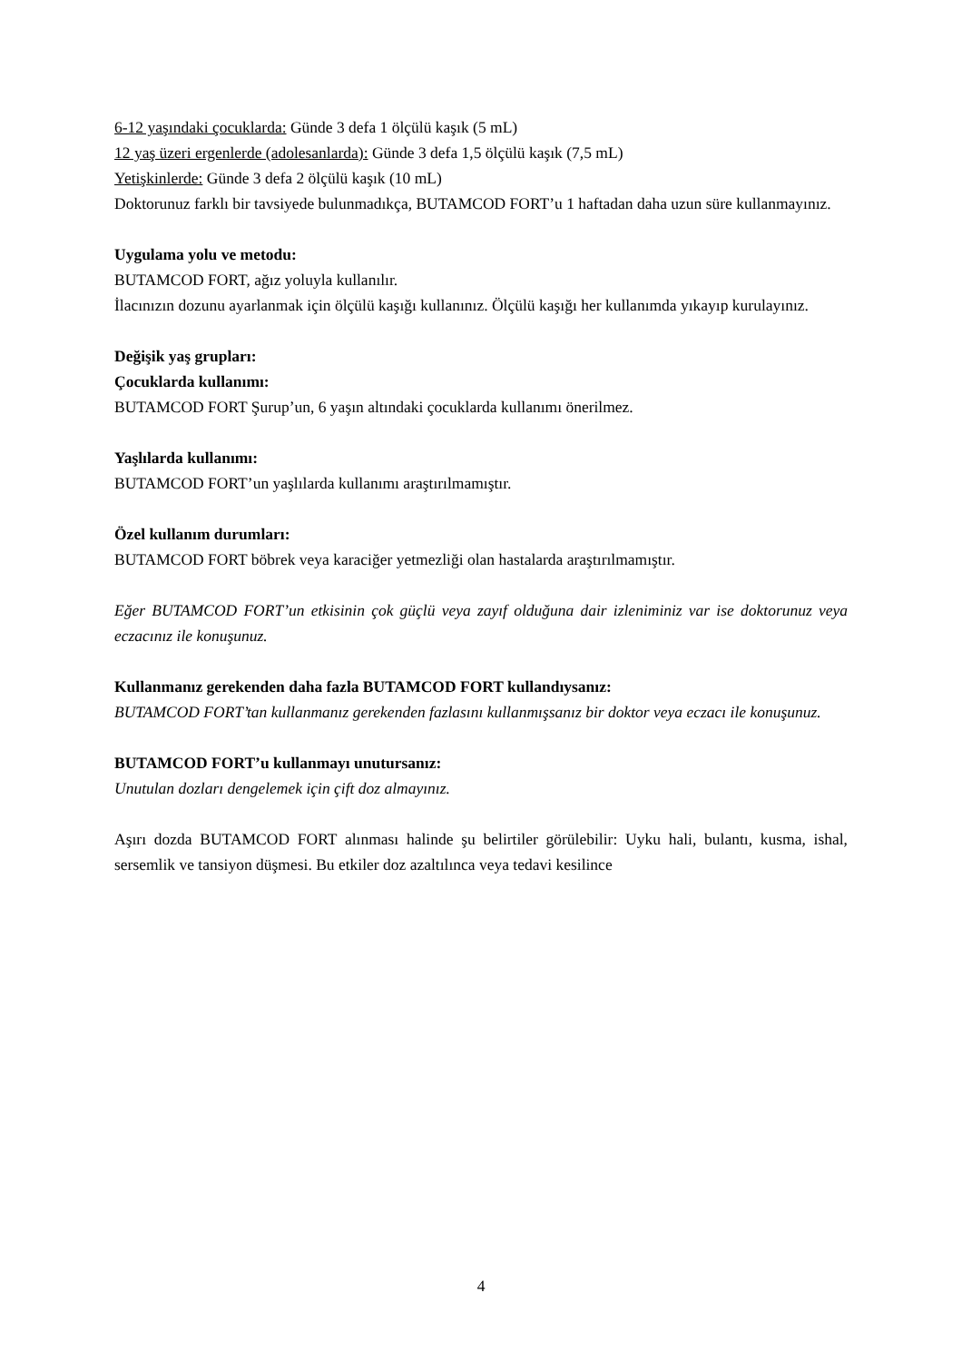6-12 yaşındaki çocuklarda: Günde 3 defa 1 ölçülü kaşık (5 mL)
12 yaş üzeri ergenlerde (adolesanlarda): Günde 3 defa 1,5 ölçülü kaşık (7,5 mL)
Yetişkinlerde: Günde 3 defa 2 ölçülü kaşık (10 mL)
Doktorunuz farklı bir tavsiyede bulunmadıkça, BUTAMCOD FORT’u 1 haftadan daha uzun süre kullanmayınız.
Uygulama yolu ve metodu:
BUTAMCOD FORT, ağız yoluyla kullanılır.
İlacınızın dozunu ayarlanmak için ölçülü kaşığı kullanınız. Ölçülü kaşığı her kullanımda yıkayıp kurulayınız.
Değişik yaş grupları:
Çocuklarda kullanımı:
BUTAMCOD FORT Şurup’un, 6 yaşın altındaki çocuklarda kullanımı önerilmez.
Yaşlılarda kullanımı:
BUTAMCOD FORT’un yaşlılarda kullanımı araştırılmamıştır.
Özel kullanım durumları:
BUTAMCOD FORT böbrek veya karaciğer yetmezliği olan hastalarda araştırılmamıştır.
Eğer BUTAMCOD FORT’un etkisinin çok güçlü veya zayıf olduğuna dair izleniminiz var ise doktorunuz veya eczacınız ile konuşunuz.
Kullanmanız gerekenden daha fazla BUTAMCOD FORT kullandıysanız:
BUTAMCOD FORT’tan kullanmanız gerekenden fazlasını kullanmışsanız bir doktor veya eczacı ile konuşunuz.
BUTAMCOD FORT’u kullanmayı unutursanız:
Unutulan dozları dengelemek için çift doz almayınız.
Aşırı dozda BUTAMCOD FORT alınması halinde şu belirtiler görülebilir: Uyku hali, bulantı, kusma, ishal, sersemlik ve tansiyon düşmesi. Bu etkiler doz azaltılınca veya tedavi kesilince
4